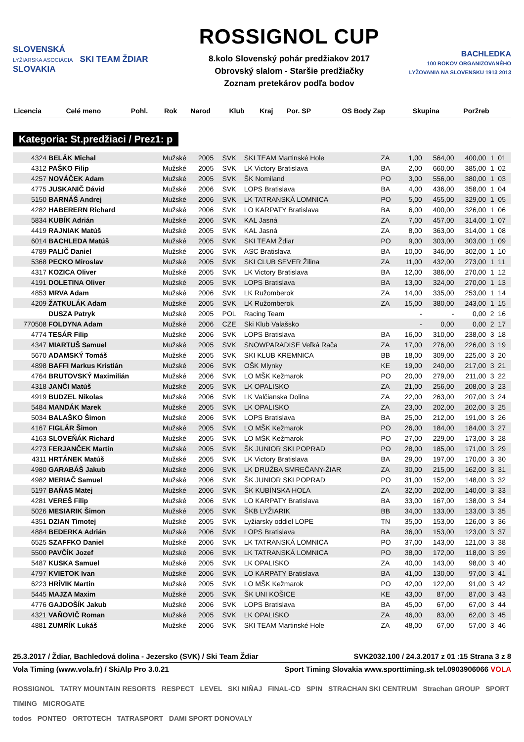SLOVENSKÁ
LYŽIARSKA ASOCIÁCIA SKI TEAM ŽDIAR SLOVAKIA
ROSSIGNOL CUP
8.kolo Slovenský pohár predžiakov 2017
Obrovský slalom - Staršie predžiačky
Zoznam pretekárov podľa bodov
BACHLEDKA
100 ROKOV ORGANIZOVANÉHO LYŽOVANIA NA SLOVENSKU 1913 2013
| Licencia | Celé meno | Pohl. | Rok | Narod | Klub | Kraj | Por. SP | OS | Body Zap | Skupina | Poržreb |
| --- | --- | --- | --- | --- | --- | --- | --- | --- | --- | --- | --- |
Kategoria: St.predžiaci / Prez1: p
| 4324 | BELÁK Michal | Mužské | 2005 | SVK | SKI TEAM Martinské Hole | ZA | 1,00 | 564,00 | 400,00 | 1 | 01 |
| 4312 | PAŠKO Filip | Mužské | 2005 | SVK | LK Victory Bratislava | BA | 2,00 | 660,00 | 385,00 | 1 | 02 |
| 4257 | NOVÁČEK Adam | Mužské | 2005 | SVK | ŠK Nomiland | PO | 3,00 | 556,00 | 380,00 | 1 | 03 |
| 4775 | JUSKANIČ Dávid | Mužské | 2006 | SVK | LOPS Bratislava | BA | 4,00 | 436,00 | 358,00 | 1 | 04 |
| 5150 | BARNÁŠ Andrej | Mužské | 2006 | SVK | LK TATRANSKÁ LOMNICA | PO | 5,00 | 455,00 | 329,00 | 1 | 05 |
| 4282 | HABERERN Richard | Mužské | 2006 | SVK | LO KARPATY Bratislava | BA | 6,00 | 400,00 | 326,00 | 1 | 06 |
| 5834 | KUBÍK Adrián | Mužské | 2006 | SVK | KAL Jasná | ZA | 7,00 | 457,00 | 314,00 | 1 | 07 |
| 4419 | RAJNIAK Matúš | Mužské | 2005 | SVK | KAL Jasná | ZA | 8,00 | 363,00 | 314,00 | 1 | 08 |
| 6014 | BACHLEDA Matúš | Mužské | 2005 | SVK | SKI TEAM Ždiar | PO | 9,00 | 303,00 | 303,00 | 1 | 09 |
| 4789 | PALIČ Daniel | Mužské | 2006 | SVK | ASC Bratislava | BA | 10,00 | 346,00 | 302,00 | 1 | 10 |
| 5368 | PECKO Miroslav | Mužské | 2005 | SVK | SKI CLUB SEVER Žilina | ZA | 11,00 | 432,00 | 273,00 | 1 | 11 |
| 4317 | KOZICA Oliver | Mužské | 2005 | SVK | LK Victory Bratislava | BA | 12,00 | 386,00 | 270,00 | 1 | 12 |
| 4191 | DOLETINA Oliver | Mužské | 2005 | SVK | LOPS Bratislava | BA | 13,00 | 324,00 | 270,00 | 1 | 13 |
| 4853 | MRVA Adam | Mužské | 2006 | SVK | LK Ružomberok | ZA | 14,00 | 335,00 | 253,00 | 1 | 14 |
| 4209 | ŽATKULÁK Adam | Mužské | 2005 | SVK | LK Ružomberok | ZA | 15,00 | 380,00 | 243,00 | 1 | 15 |
| | DUSZA Patryk | Mužské | 2005 | POL | Racing Team | | - | - | 0,00 | 2 | 16 |
| 770508 | FOLDYNA Adam | Mužské | 2006 | CZE | Ski Klub Valašsko | | - | 0,00 | 0,00 | 2 | 17 |
| 4774 | TESÁR Filip | Mužské | 2006 | SVK | LOPS Bratislava | BA | 16,00 | 310,00 | 238,00 | 3 | 18 |
| 4347 | MIARTUŠ Samuel | Mužské | 2005 | SVK | SNOWPARADISE Veľká Rača | ZA | 17,00 | 276,00 | 226,00 | 3 | 19 |
| 5670 | ADAMSKÝ Tomáš | Mužské | 2005 | SVK | SKI KLUB KREMNICA | BB | 18,00 | 309,00 | 225,00 | 3 | 20 |
| 4898 | BAFFI Markus Kristián | Mužské | 2006 | SVK | OŠK Mlynky | KE | 19,00 | 240,00 | 217,00 | 3 | 21 |
| 4764 | BRUTOVSKÝ Maximilián | Mužské | 2006 | SVK | LO MŠK Kežmarok | PO | 20,00 | 279,00 | 211,00 | 3 | 22 |
| 4318 | JANČI Matúš | Mužské | 2005 | SVK | LK OPALISKO | ZA | 21,00 | 256,00 | 208,00 | 3 | 23 |
| 4919 | BUDZEL Nikolas | Mužské | 2006 | SVK | LK Valčianska Dolina | ZA | 22,00 | 263,00 | 207,00 | 3 | 24 |
| 5484 | MANDÁK Marek | Mužské | 2005 | SVK | LK OPALISKO | ZA | 23,00 | 202,00 | 202,00 | 3 | 25 |
| 5034 | BALAŠKO Šimon | Mužské | 2006 | SVK | LOPS Bratislava | BA | 25,00 | 212,00 | 191,00 | 3 | 26 |
| 4167 | FIGLÁR Šimon | Mužské | 2005 | SVK | LO MŠK Kežmarok | PO | 26,00 | 184,00 | 184,00 | 3 | 27 |
| 4163 | SLOVEŇÁK Richard | Mužské | 2005 | SVK | LO MŠK Kežmarok | PO | 27,00 | 229,00 | 173,00 | 3 | 28 |
| 4273 | FERJANČEK Martin | Mužské | 2005 | SVK | ŠK JUNIOR SKI POPRAD | PO | 28,00 | 185,00 | 171,00 | 3 | 29 |
| 4311 | HRTÁNEK Matúš | Mužské | 2005 | SVK | LK Victory Bratislava | BA | 29,00 | 197,00 | 170,00 | 3 | 30 |
| 4980 | GARABÁŠ Jakub | Mužské | 2006 | SVK | LK DRUŽBA SMREČANY-ŽIAR | ZA | 30,00 | 215,00 | 162,00 | 3 | 31 |
| 4982 | MERIAČ Samuel | Mužské | 2006 | SVK | ŠK JUNIOR SKI POPRAD | PO | 31,00 | 152,00 | 148,00 | 3 | 32 |
| 5197 | BAŇAS Matej | Mužské | 2006 | SVK | ŠK KUBÍNSKA HOĽA | ZA | 32,00 | 202,00 | 140,00 | 3 | 33 |
| 4281 | VEREŠ Filip | Mužské | 2006 | SVK | LO KARPATY Bratislava | BA | 33,00 | 167,00 | 138,00 | 3 | 34 |
| 5026 | MESIARIK Šimon | Mužské | 2005 | SVK | ŠKB LYŽIARIK | BB | 34,00 | 133,00 | 133,00 | 3 | 35 |
| 4351 | DZIAN Timotej | Mužské | 2005 | SVK | Lyžiarsky oddiel LOPE | TN | 35,00 | 153,00 | 126,00 | 3 | 36 |
| 4884 | BEDERKA Adrián | Mužské | 2006 | SVK | LOPS Bratislava | BA | 36,00 | 153,00 | 123,00 | 3 | 37 |
| 6525 | SZAFFKO Daniel | Mužské | 2006 | SVK | LK TATRANSKÁ LOMNICA | PO | 37,00 | 143,00 | 121,00 | 3 | 38 |
| 5500 | PAVČÍK Jozef | Mužské | 2006 | SVK | LK TATRANSKÁ LOMNICA | PO | 38,00 | 172,00 | 118,00 | 3 | 39 |
| 5487 | KUSKA Samuel | Mužské | 2005 | SVK | LK OPALISKO | ZA | 40,00 | 143,00 | 98,00 | 3 | 40 |
| 4797 | KVIETOK Ivan | Mužské | 2006 | SVK | LO KARPATY Bratislava | BA | 41,00 | 130,00 | 97,00 | 3 | 41 |
| 6223 | HRÍVIK Martin | Mužské | 2005 | SVK | LO MŠK Kežmarok | PO | 42,00 | 122,00 | 91,00 | 3 | 42 |
| 5445 | MAJZA Maxim | Mužské | 2005 | SVK | ŠK UNI KOŠICE | KE | 43,00 | 87,00 | 87,00 | 3 | 43 |
| 4776 | GAJDOŠÍK Jakub | Mužské | 2006 | SVK | LOPS Bratislava | BA | 45,00 | 67,00 | 67,00 | 3 | 44 |
| 4321 | VAŇOVIČ Roman | Mužské | 2005 | SVK | LK OPALISKO | ZA | 46,00 | 83,00 | 62,00 | 3 | 45 |
| 4881 | ZUMRÍK Lukáš | Mužské | 2006 | SVK | SKI TEAM Martinské Hole | ZA | 48,00 | 67,00 | 57,00 | 3 | 46 |
25.3.2017 / Ždiar, Bachledová dolina - Jezersko (SVK) / Ski Team Ždiar SVK2032.100 / 24.3.2017 z 01 :15 Strana 3 z 8
Vola Timing (www.vola.fr) / SkiAlp Pro 3.0.21 Sport Timing Slovakia www.sporttiming.sk tel.0903906066 VOLA
ROSSIGNOL TATRY MOUNTAIN RESORTS RESPECT LEVEL SKI NIŇAJ FINAL-CD SPIN STRACHAN SKI CENTRUM Strachan GROUP SPORT TIMING MICROGATE
todos PONTEO ORTOTECH TATRASPORT DAMI SPORT DONOVALY